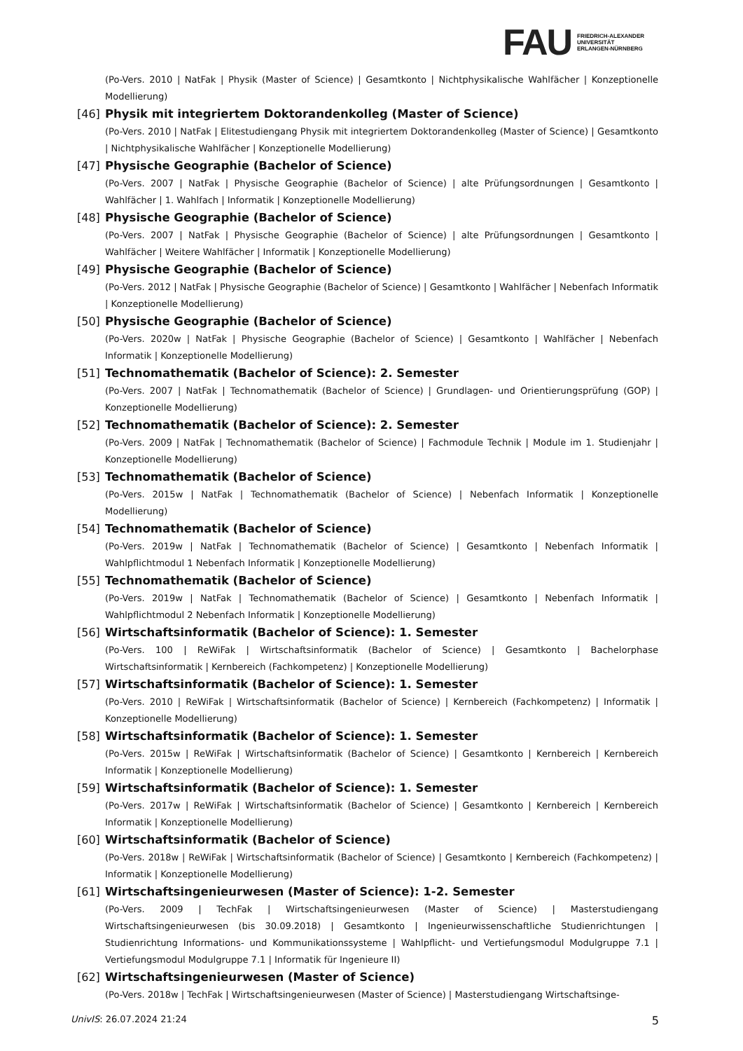FAU FRIEDRICH-ALEXANDER
UNIVERSITÄT
ERLANGEN-NÜRNBERG
(Po-Vers. 2010 | NatFak | Physik (Master of Science) | Gesamtkonto | Nichtphysikalische Wahlfächer | Konzeptionelle Modellierung)
[46] Physik mit integriertem Doktorandenkolleg (Master of Science)
(Po-Vers. 2010 | NatFak | Elitestudiengang Physik mit integriertem Doktorandenkolleg (Master of Science) | Gesamtkonto | Nichtphysikalische Wahlfächer | Konzeptionelle Modellierung)
[47] Physische Geographie (Bachelor of Science)
(Po-Vers. 2007 | NatFak | Physische Geographie (Bachelor of Science) | alte Prüfungsordnungen | Gesamtkonto | Wahlfächer | 1. Wahlfach | Informatik | Konzeptionelle Modellierung)
[48] Physische Geographie (Bachelor of Science)
(Po-Vers. 2007 | NatFak | Physische Geographie (Bachelor of Science) | alte Prüfungsordnungen | Gesamtkonto | Wahlfächer | Weitere Wahlfächer | Informatik | Konzeptionelle Modellierung)
[49] Physische Geographie (Bachelor of Science)
(Po-Vers. 2012 | NatFak | Physische Geographie (Bachelor of Science) | Gesamtkonto | Wahlfächer | Nebenfach Informatik | Konzeptionelle Modellierung)
[50] Physische Geographie (Bachelor of Science)
(Po-Vers. 2020w | NatFak | Physische Geographie (Bachelor of Science) | Gesamtkonto | Wahlfächer | Nebenfach Informatik | Konzeptionelle Modellierung)
[51] Technomathematik (Bachelor of Science): 2. Semester
(Po-Vers. 2007 | NatFak | Technomathematik (Bachelor of Science) | Grundlagen- und Orientierungsprüfung (GOP) | Konzeptionelle Modellierung)
[52] Technomathematik (Bachelor of Science): 2. Semester
(Po-Vers. 2009 | NatFak | Technomathematik (Bachelor of Science) | Fachmodule Technik | Module im 1. Studienjahr | Konzeptionelle Modellierung)
[53] Technomathematik (Bachelor of Science)
(Po-Vers. 2015w | NatFak | Technomathematik (Bachelor of Science) | Nebenfach Informatik | Konzeptionelle Modellierung)
[54] Technomathematik (Bachelor of Science)
(Po-Vers. 2019w | NatFak | Technomathematik (Bachelor of Science) | Gesamtkonto | Nebenfach Informatik | Wahlpflichtmodul 1 Nebenfach Informatik | Konzeptionelle Modellierung)
[55] Technomathematik (Bachelor of Science)
(Po-Vers. 2019w | NatFak | Technomathematik (Bachelor of Science) | Gesamtkonto | Nebenfach Informatik | Wahlpflichtmodul 2 Nebenfach Informatik | Konzeptionelle Modellierung)
[56] Wirtschaftsinformatik (Bachelor of Science): 1. Semester
(Po-Vers. 100 | ReWiFak | Wirtschaftsinformatik (Bachelor of Science) | Gesamtkonto | Bachelorphase Wirtschaftsinformatik | Kernbereich (Fachkompetenz) | Konzeptionelle Modellierung)
[57] Wirtschaftsinformatik (Bachelor of Science): 1. Semester
(Po-Vers. 2010 | ReWiFak | Wirtschaftsinformatik (Bachelor of Science) | Kernbereich (Fachkompetenz) | Informatik | Konzeptionelle Modellierung)
[58] Wirtschaftsinformatik (Bachelor of Science): 1. Semester
(Po-Vers. 2015w | ReWiFak | Wirtschaftsinformatik (Bachelor of Science) | Gesamtkonto | Kernbereich | Kernbereich Informatik | Konzeptionelle Modellierung)
[59] Wirtschaftsinformatik (Bachelor of Science): 1. Semester
(Po-Vers. 2017w | ReWiFak | Wirtschaftsinformatik (Bachelor of Science) | Gesamtkonto | Kernbereich | Kernbereich Informatik | Konzeptionelle Modellierung)
[60] Wirtschaftsinformatik (Bachelor of Science)
(Po-Vers. 2018w | ReWiFak | Wirtschaftsinformatik (Bachelor of Science) | Gesamtkonto | Kernbereich (Fachkompetenz) | Informatik | Konzeptionelle Modellierung)
[61] Wirtschaftsingenieurwesen (Master of Science): 1-2. Semester
(Po-Vers. 2009 | TechFak | Wirtschaftsingenieurwesen (Master of Science) | Masterstudiengang Wirtschaftsingenieurwesen (bis 30.09.2018) | Gesamtkonto | Ingenieurwissenschaftliche Studienrichtungen | Studienrichtung Informations- und Kommunikationssysteme | Wahlpflicht- und Vertiefungsmodul Modulgruppe 7.1 | Vertiefungsmodul Modulgruppe 7.1 | Informatik für Ingenieure II)
[62] Wirtschaftsingenieurwesen (Master of Science)
(Po-Vers. 2018w | TechFak | Wirtschaftsingenieurwesen (Master of Science) | Masterstudiengang Wirtschaftsinge-
UnivIS: 26.07.2024 21:24 5